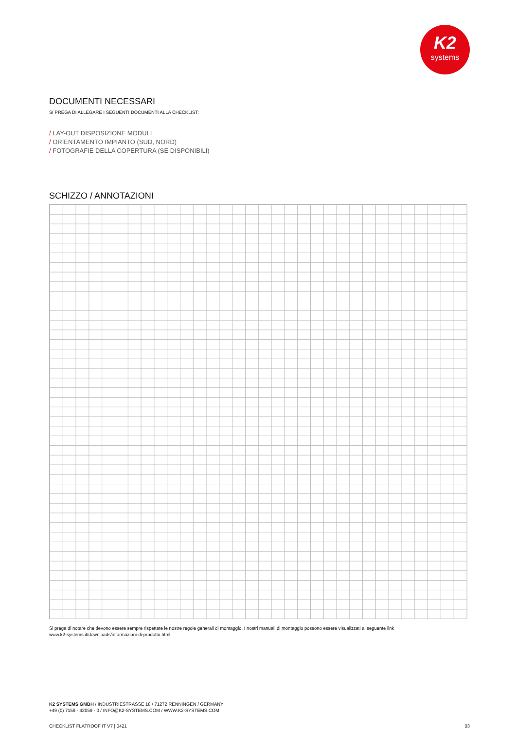K2
systems
DOCUMENTI NECESSARI
SI PREGA DI ALLEGARE I SEGUENTI DOCUMENTI ALLA CHECKLIST:
/ LAY-OUT DISPOSIZIONE MODULI
/ ORIENTAMENTO IMPIANTO (SUD, NORD)
/ FOTOGRAFIE DELLA COPERTURA (SE DISPONIBILI)
SCHIZZO / ANNOTAZIONI
Si prega di notare che devono essere sempre rispettate le nostre regole generali di montaggio. I nostri manuali di montaggio possono essere visualizzati al seguente link
www.k2-systems.it/downloads/informazioni-di-prodotto.html
K2 SYSTEMS GMBH / INDUSTRIESTRASSE 18 / 71272 RENNINGEN / GERMANY
+49 (0) 7159 - 42059 - 0 / INFO@K2-SYSTEMS.COM / WWW.K2-SYSTEMS.COM
CHECKLIST FLATROOF IT V7 | 0421 03